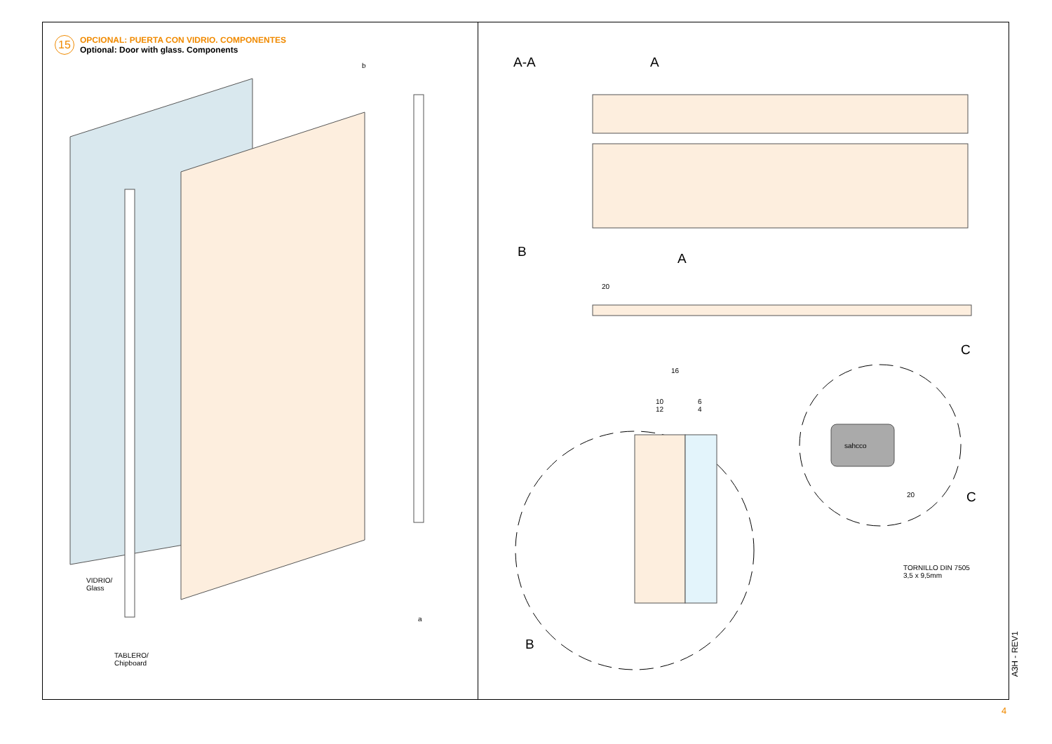15
OPCIONAL: PUERTA CON VIDRIO. COMPONENTES
Optional: Door with glass. Components
b
a
VIDRIO/
Glass
TABLERO/
Chipboard
A-A A
B A
20
C
16
10
12
6
4
20 C
B
TORNILLO DIN 7505
3,5 x 9,5mm
sahcco
A3H - REV1
4